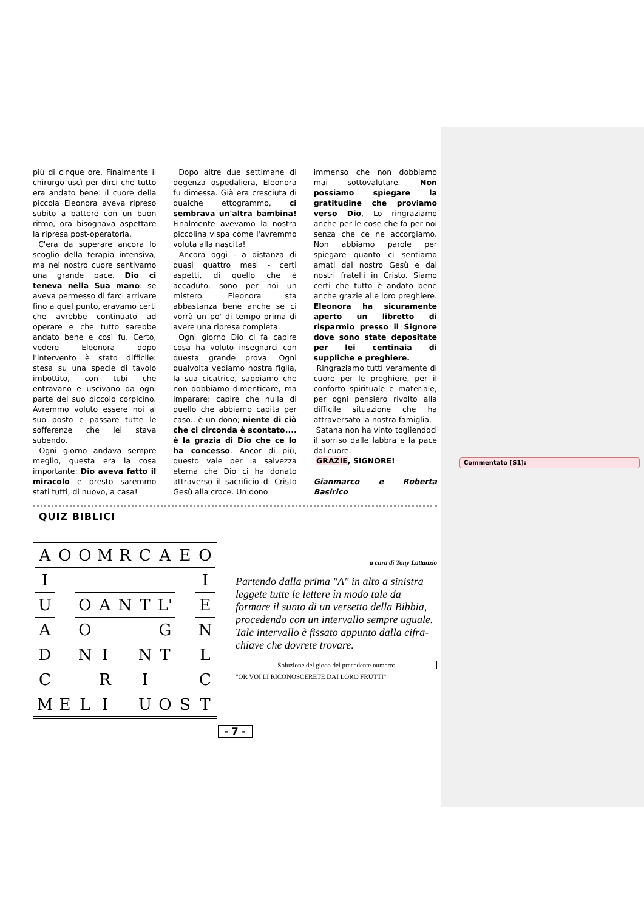Commentato [S1]:
più di cinque ore. Finalmente il chirurgo uscì per dirci che tutto era andato bene: il cuore della piccola Eleonora aveva ripreso subito a battere con un buon ritmo, ora bisognava aspettare la ripresa post-operatoria.
C'era da superare ancora lo scoglio della terapia intensiva, ma nel nostro cuore sentivamo una grande pace. Dio ci teneva nella Sua mano: se aveva permesso di farci arrivare fino a quel punto, eravamo certi che avrebbe continuato ad operare e che tutto sarebbe andato bene e così fu. Certo, vedere Eleonora dopo l'intervento è stato difficile: stesa su una specie di tavolo imbottito, con tubi che entravano e uscivano da ogni parte del suo piccolo corpicino. Avremmo voluto essere noi al suo posto e passare tutte le sofferenze che lei stava subendo.
Ogni giorno andava sempre meglio, questa era la cosa importante: Dio aveva fatto il miracolo e presto saremmo stati tutti, di nuovo, a casa!
Dopo altre due settimane di degenza ospedaliera, Eleonora fu dimessa. Già era cresciuta di qualche ettogrammo, ci sembrava un'altra bambina! Finalmente avevamo la nostra piccolina vispa come l'avremmo voluta alla nascita!
Ancora oggi - a distanza di quasi quattro mesi - certi aspetti, di quello che è accaduto, sono per noi un mistero. Eleonora sta abbastanza bene anche se ci vorrà un po' di tempo prima di avere una ripresa completa.
Ogni giorno Dio ci fa capire cosa ha voluto insegnarci con questa grande prova. Ogni qualvolta vediamo nostra figlia, la sua cicatrice, sappiamo che non dobbiamo dimenticare, ma imparare: capire che nulla di quello che abbiamo capita per caso.. è un dono; niente di ciò che ci circonda è scontato.... è la grazia di Dio che ce lo ha concesso. Ancor di più, questo vale per la salvezza eterna che Dio ci ha donato attraverso il sacrificio di Cristo Gesù alla croce. Un dono
immenso che non dobbiamo mai sottovalutare. Non possiamo spiegare la gratitudine che proviamo verso Dio, Lo ringraziamo anche per le cose che fa per noi senza che ce ne accorgiamo. Non abbiamo parole per spiegare quanto ci sentiamo amati dal nostro Gesù e dai nostri fratelli in Cristo. Siamo certi che tutto è andato bene anche grazie alle loro preghiere. Eleonora ha sicuramente aperto un libretto di risparmio presso il Signore dove sono state depositate per lei centinaia di suppliche e preghiere.
Ringraziamo tutti veramente di cuore per le preghiere, per il conforto spirituale e materiale, per ogni pensiero rivolto alla difficile situazione che ha attraversato la nostra famiglia.
Satana non ha vinto togliendoci il sorriso dalle labbra e la pace dal cuore.
GRAZIE, SIGNORE!
Gianmarco e Roberta Basirico
QUIZ BIBLICI
| A | O | O | M | R | C | A | E | O |
| I | | | | | | | | I |
| U | | O | A | N | T | L' | | E |
| A | | O | | | | G | | N |
| D | | N | I | | N | T | | L |
| C | | | R | | I | | | C |
| M | E | L | I | | U | O | S | T |
a cura di Tony Lattanzio
Partendo dalla prima "A" in alto a sinistra leggete tutte le lettere in modo tale da formare il sunto di un versetto della Bibbia, procedendo con un intervallo sempre uguale. Tale intervallo è fissato appunto dalla cifra-chiave che dovrete trovare.
Soluzione del gioco del precedente numero:
"OR VOI LI RICONOSCERETE DAI LORO FRUTTI"
- 7 -